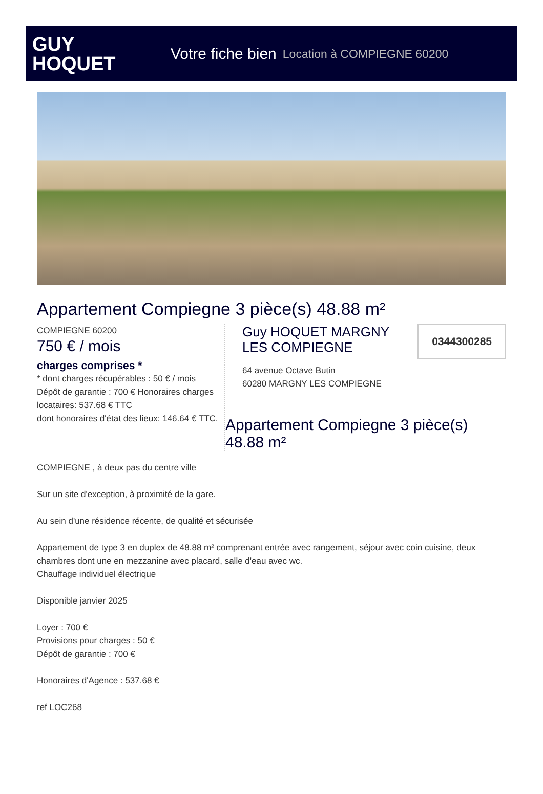GUY
HOQUET
Votre fiche bien Location à COMPIEGNE 60200
Appartement Compiegne 3 pièce(s) 48.88 m²
COMPIEGNE 60200
750 € / mois
charges comprises *
* dont charges récupérables : 50 € / mois
Dépôt de garantie : 700 € Honoraires charges locataires: 537.68 € TTC
dont honoraires d'état des lieux: 146.64 € TTC.
Guy HOQUET MARGNY
LES COMPIEGNE
0344300285
64 avenue Octave Butin
60280 MARGNY LES COMPIEGNE
Appartement Compiegne 3 pièce(s) 48.88 m²
COMPIEGNE , à deux pas du centre ville
Sur un site d'exception, à proximité de la gare.
Au sein d'une résidence récente, de qualité et sécurisée
Appartement de type 3 en duplex de 48.88 m² comprenant entrée avec rangement, séjour avec coin cuisine, deux chambres dont une en mezzanine avec placard, salle d'eau avec wc.
Chauffage individuel électrique
Disponible janvier 2025
Loyer : 700 €
Provisions pour charges : 50 €
Dépôt de garantie : 700 €
Honoraires d'Agence : 537.68 €
ref LOC268